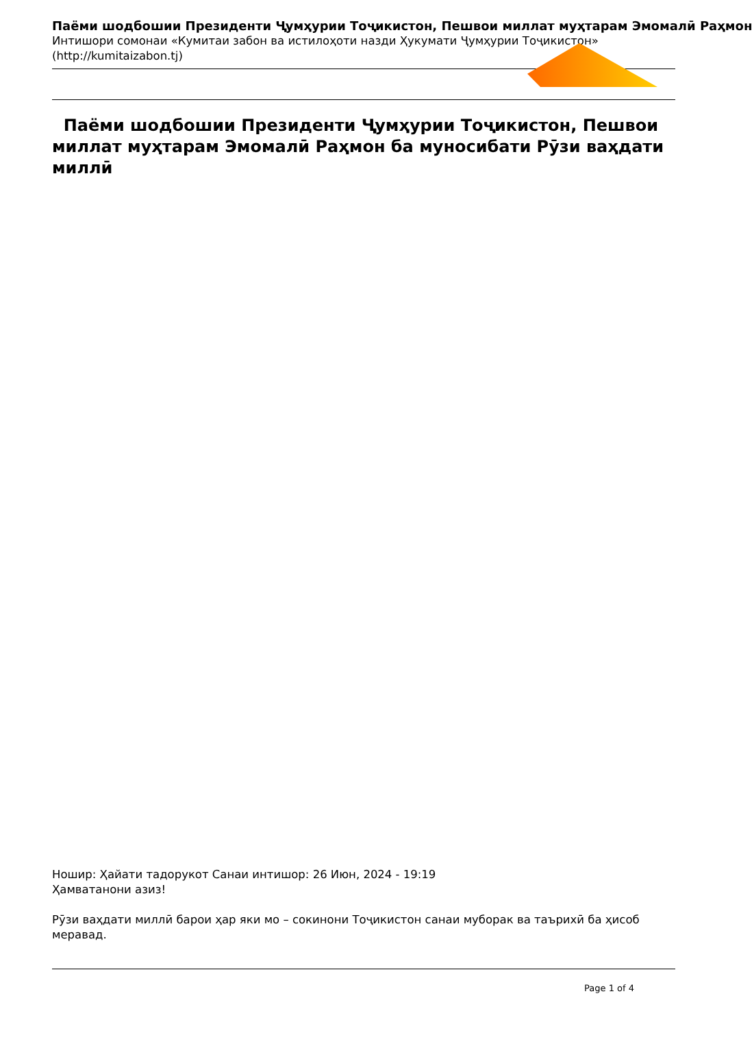Паёми шодбошии Президенти Ҷумҳурии Тоҷикистон, Пешвои миллат муҳтарам Эмомалӣ Раҳмон
Интишори сомонаи «Кумитаи забон ва истилоҳоти назди Ҳукумати Ҷумҳурии Тоҷикистон»
(http://kumitaizabon.tj)
Паёми шодбошии Президенти Ҷумҳурии Тоҷикистон, Пешвои миллат муҳтарам Эмомалӣ Раҳмон ба муносибати Рӯзи ваҳдати миллӣ
Ношир: Ҳайати тадорукот Санаи интишор: 26 Июн, 2024 - 19:19
Ҳамватанони азиз!
Рӯзи ваҳдати миллӣ барои ҳар яки мо – сокинони Тоҷикистон санаи муборак ва таърихӣ ба ҳисоб меравад.
Page 1 of 4